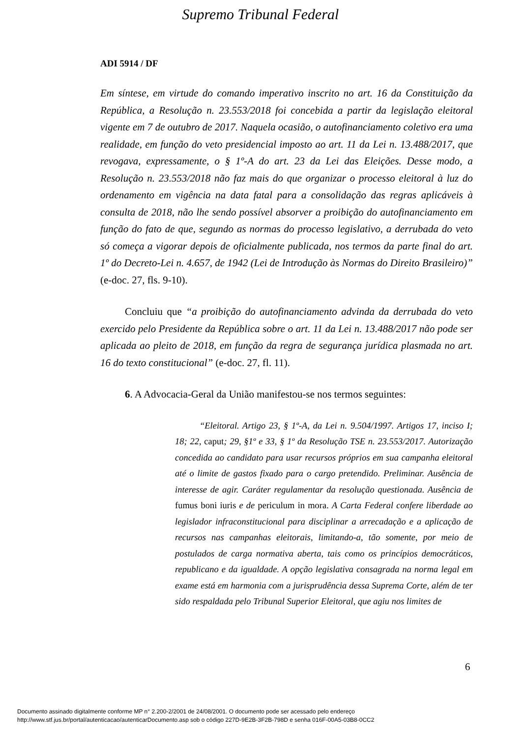Supremo Tribunal Federal
ADI 5914 / DF
Em síntese, em virtude do comando imperativo inscrito no art. 16 da Constituição da República, a Resolução n. 23.553/2018 foi concebida a partir da legislação eleitoral vigente em 7 de outubro de 2017. Naquela ocasião, o autofinanciamento coletivo era uma realidade, em função do veto presidencial imposto ao art. 11 da Lei n. 13.488/2017, que revogava, expressamente, o § 1º-A do art. 23 da Lei das Eleições. Desse modo, a Resolução n. 23.553/2018 não faz mais do que organizar o processo eleitoral à luz do ordenamento em vigência na data fatal para a consolidação das regras aplicáveis à consulta de 2018, não lhe sendo possível absorver a proibição do autofinanciamento em função do fato de que, segundo as normas do processo legislativo, a derrubada do veto só começa a vigorar depois de oficialmente publicada, nos termos da parte final do art. 1º do Decreto-Lei n. 4.657, de 1942 (Lei de Introdução às Normas do Direito Brasileiro)” (e-doc. 27, fls. 9-10).
Concluiu que “a proibição do autofinanciamento advinda da derrubada do veto exercido pelo Presidente da República sobre o art. 11 da Lei n. 13.488/2017 não pode ser aplicada ao pleito de 2018, em função da regra de segurança jurídica plasmada no art. 16 do texto constitucional” (e-doc. 27, fl. 11).
6. A Advocacia-Geral da União manifestou-se nos termos seguintes:
“Eleitoral. Artigo 23, § 1º-A, da Lei n. 9.504/1997. Artigos 17, inciso I; 18; 22, caput; 29, §1º e 33, § 1º da Resolução TSE n. 23.553/2017. Autorização concedida ao candidato para usar recursos próprios em sua campanha eleitoral até o limite de gastos fixado para o cargo pretendido. Preliminar. Ausência de interesse de agir. Caráter regulamentar da resolução questionada. Ausência de fumus boni iuris e de periculum in mora. A Carta Federal confere liberdade ao legislador infraconstitucional para disciplinar a arrecadação e a aplicação de recursos nas campanhas eleitorais, limitando-a, tão somente, por meio de postulados de carga normativa aberta, tais como os princípios democráticos, republicano e da igualdade. A opção legislativa consagrada na norma legal em exame está em harmonia com a jurisprudência dessa Suprema Corte, além de ter sido respaldada pelo Tribunal Superior Eleitoral, que agiu nos limites de
6
Documento assinado digitalmente conforme MP n° 2.200-2/2001 de 24/08/2001. O documento pode ser acessado pelo endereço
http://www.stf.jus.br/portal/autenticacao/autenticarDocumento.asp sob o código 227D-9E2B-3F2B-798D e senha 016F-00A5-03B8-0CC2